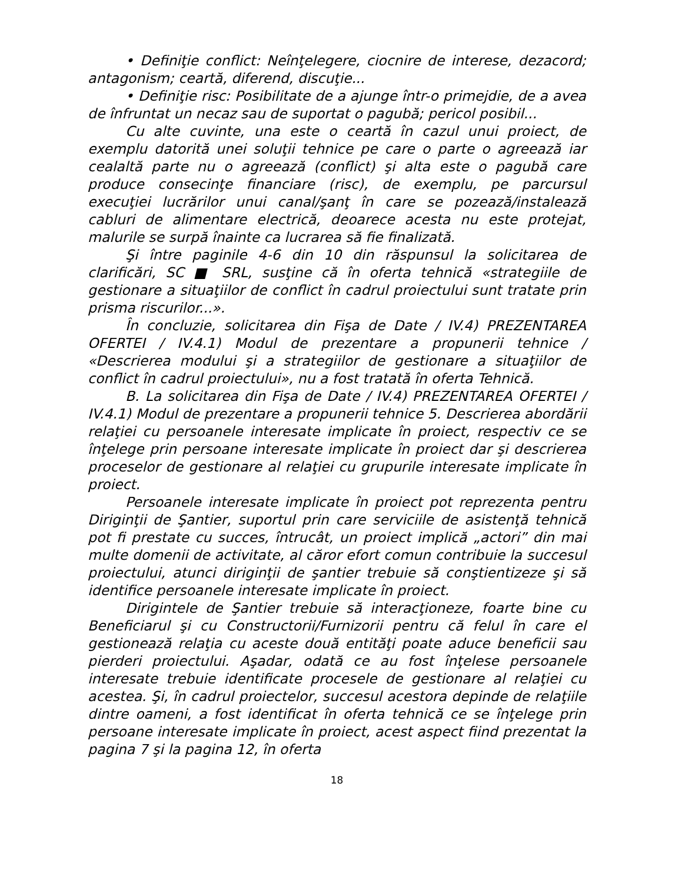• Definiţie conflict: Neînţelegere, ciocnire de interese, dezacord; antagonism; ceartă, diferend, discuţie...
• Definiţie risc: Posibilitate de a ajunge într-o primejdie, de a avea de înfruntat un necaz sau de suportat o pagubă; pericol posibil...
Cu alte cuvinte, una este o ceartă în cazul unui proiect, de exemplu datorită unei soluţii tehnice pe care o parte o agreează iar cealaltă parte nu o agreează (conflict) şi alta este o pagubă care produce consecinţe financiare (risc), de exemplu, pe parcursul execuţiei lucrărilor unui canal/şanţ în care se pozează/instalează cabluri de alimentare electrică, deoarece acesta nu este protejat, malurile se surpă înainte ca lucrarea să fie finalizată.
Şi între paginile 4-6 din 10 din răspunsul la solicitarea de clarificări, SC ■ SRL, susţine că în oferta tehnică «strategiile de gestionare a situaţiilor de conflict în cadrul proiectului sunt tratate prin prisma riscurilor...».
În concluzie, solicitarea din Fişa de Date / IV.4) PREZENTAREA OFERTEI / IV.4.1) Modul de prezentare a propunerii tehnice / «Descrierea modului şi a strategiilor de gestionare a situaţiilor de conflict în cadrul proiectului», nu a fost tratată în oferta Tehnică.
B. La solicitarea din Fişa de Date / IV.4) PREZENTAREA OFERTEI / IV.4.1) Modul de prezentare a propunerii tehnice 5. Descrierea abordării relaţiei cu persoanele interesate implicate în proiect, respectiv ce se înţelege prin persoane interesate implicate în proiect dar şi descrierea proceselor de gestionare al relaţiei cu grupurile interesate implicate în proiect.
Persoanele interesate implicate în proiect pot reprezenta pentru Diriginţii de Şantier, suportul prin care serviciile de asistenţă tehnică pot fi prestate cu succes, întrucât, un proiect implică „actori” din mai multe domenii de activitate, al căror efort comun contribuie la succesul proiectului, atunci diriginţii de şantier trebuie să conştientizeze şi să identifice persoanele interesate implicate în proiect.
Dirigintele de Şantier trebuie să interacţioneze, foarte bine cu Beneficiarul şi cu Constructorii/Furnizorii pentru că felul în care el gestionează relaţia cu aceste două entităţi poate aduce beneficii sau pierderi proiectului. Aşadar, odată ce au fost înţelese persoanele interesate trebuie identificate procesele de gestionare al relaţiei cu acestea. Şi, în cadrul proiectelor, succesul acestora depinde de relaţiile dintre oameni, a fost identificat în oferta tehnică ce se înţelege prin persoane interesate implicate în proiect, acest aspect fiind prezentat la pagina 7 şi la pagina 12, în oferta
18